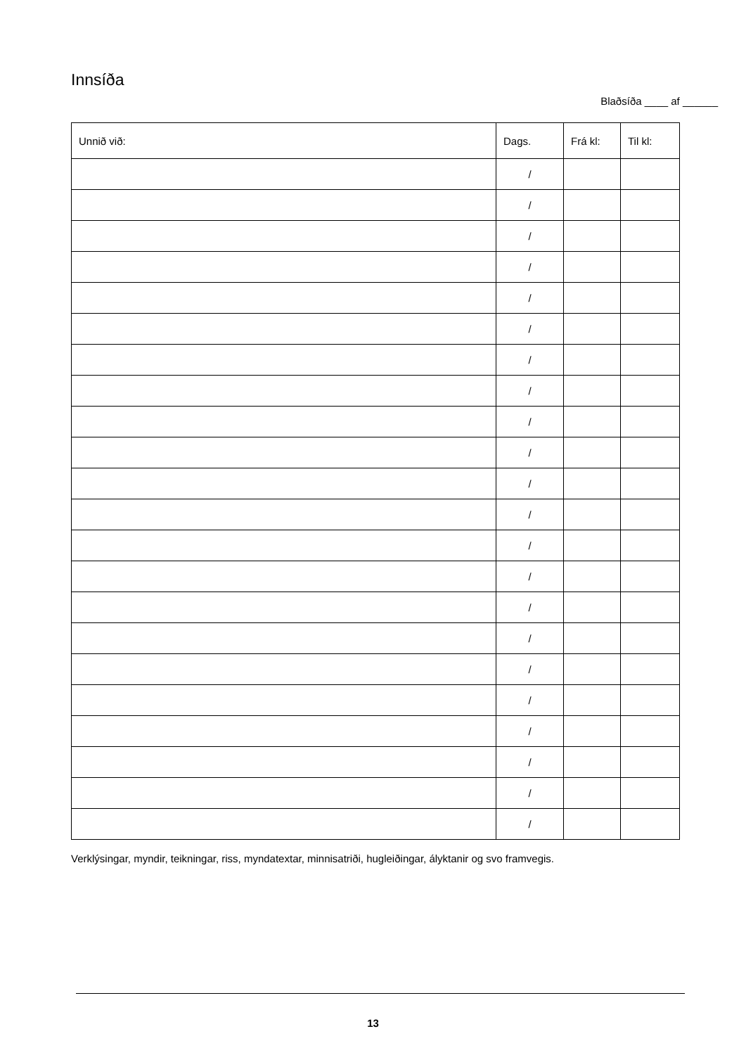Innsíða
Blaðsíða ____ af ______
| Unnið við: | Dags. | Frá kl: | Til kl: |
| --- | --- | --- | --- |
| | / | | |
| | / | | |
| | / | | |
| | / | | |
| | / | | |
| | / | | |
| | / | | |
| | / | | |
| | / | | |
| | / | | |
| | / | | |
| | / | | |
| | / | | |
| | / | | |
| | / | | |
| | / | | |
| | / | | |
| | / | | |
| | / | | |
| | / | | |
| | / | | |
| | / | | |
Verklýsingar, myndir, teikningar, riss, myndatextar, minnisatriði, hugleiðingar, ályktanir og svo framvegis.
13